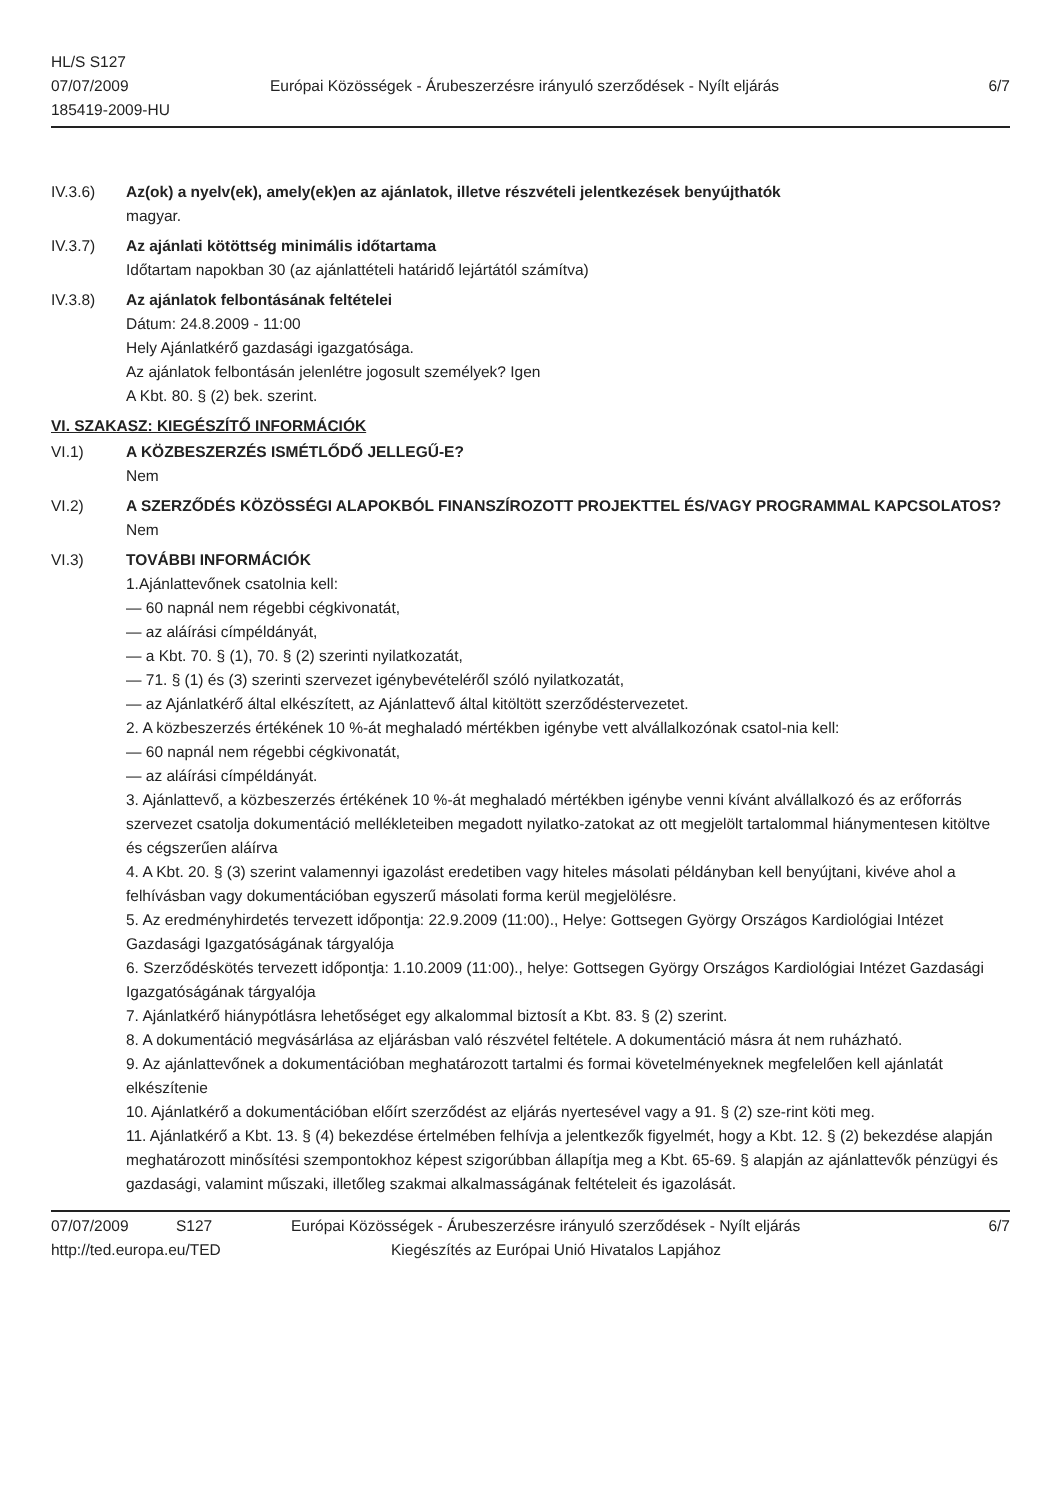HL/S S127
07/07/2009
185419-2009-HU
Európai Közösségek - Árubeszerzésre irányuló szerződések - Nyílt eljárás
6/7
IV.3.6) Az(ok) a nyelv(ek), amely(ek)en az ajánlatok, illetve részvételi jelentkezések benyújthatók
magyar.
IV.3.7) Az ajánlati kötöttség minimális időtartama
Időtartam napokban 30 (az ajánlattételi határidő lejártától számítva)
IV.3.8) Az ajánlatok felbontásának feltételei
Dátum: 24.8.2009 - 11:00
Hely Ajánlatkérő gazdasági igazgatósága.
Az ajánlatok felbontásán jelenlétre jogosult személyek? Igen
A Kbt. 80. § (2) bek. szerint.
VI. SZAKASZ: KIEGÉSZÍTŐ INFORMÁCIÓK
VI.1) A KÖZBESZERZÉS ISMÉTLŐDŐ JELLEGŰ-E?
Nem
VI.2) A SZERZŐDÉS KÖZÖSSÉGI ALAPOKBÓL FINANSZÍROZOTT PROJEKTTEL ÉS/VAGY PROGRAMMAL KAPCSOLATOS?
Nem
VI.3) TOVÁBBI INFORMÁCIÓK
1.Ajánlattevőnek csatolnia kell:
— 60 napnál nem régebbi cégkivonatát,
— az aláírási címpéldányát,
— a Kbt. 70. § (1), 70. § (2) szerinti nyilatkozatát,
— 71. § (1) és (3) szerinti szervezet igénybevételéről szóló nyilatkozatát,
— az Ajánlatkérő által elkészített, az Ajánlattevő által kitöltött szerződéstervezetet.
2. A közbeszerzés értékének 10 %-át meghaladó mértékben igénybe vett alvállalkozónak csatol-nia kell:
— 60 napnál nem régebbi cégkivonatát,
— az aláírási címpéldányát.
3. Ajánlattevő, a közbeszerzés értékének 10 %-át meghaladó mértékben igénybe venni kívánt alvállalkozó és az erőforrás szervezet csatolja dokumentáció mellékleteiben megadott nyilatko-zatokat az ott megjelölt tartalommal hiánymentesen kitöltve és cégszerűen aláírva
4. A Kbt. 20. § (3) szerint valamennyi igazolást eredetiben vagy hiteles másolati példányban kell benyújtani, kivéve ahol a felhívásban vagy dokumentációban egyszerű másolati forma kerül megjelölésre.
5. Az eredményhirdetés tervezett időpontja: 22.9.2009 (11:00)., Helye: Gottsegen György Országos Kardiológiai Intézet Gazdasági Igazgatóságának tárgyalója
6. Szerződéskötés tervezett időpontja: 1.10.2009 (11:00)., helye: Gottsegen György Országos Kardiológiai Intézet Gazdasági Igazgatóságának tárgyalója
7. Ajánlatkérő hiánypótlásra lehetőséget egy alkalommal biztosít a Kbt. 83. § (2) szerint.
8. A dokumentáció megvásárlása az eljárásban való részvétel feltétele. A dokumentáció másra át nem ruházható.
9. Az ajánlattevőnek a dokumentációban meghatározott tartalmi és formai követelményeknek megfelelően kell ajánlatát elkészítenie
10. Ajánlatkérő a dokumentációban előírt szerződést az eljárás nyertesével vagy a 91. § (2) sze-rint köti meg.
11. Ajánlatkérő a Kbt. 13. § (4) bekezdése értelmében felhívja a jelentkezők figyelmét, hogy a Kbt. 12. § (2) bekezdése alapján meghatározott minősítési szempontokhoz képest szigorúbban állapítja meg a Kbt. 65-69. § alapján az ajánlattevők pénzügyi és gazdasági, valamint műszaki, illetőleg szakmai alkalmasságának feltételeit és igazolását.
07/07/2009 S127 Európai Közösségek - Árubeszerzésre irányuló szerződések - Nyílt eljárás
6/7
http://ted.europa.eu/TED Kiegészítés az Európai Unió Hivatalos Lapjához